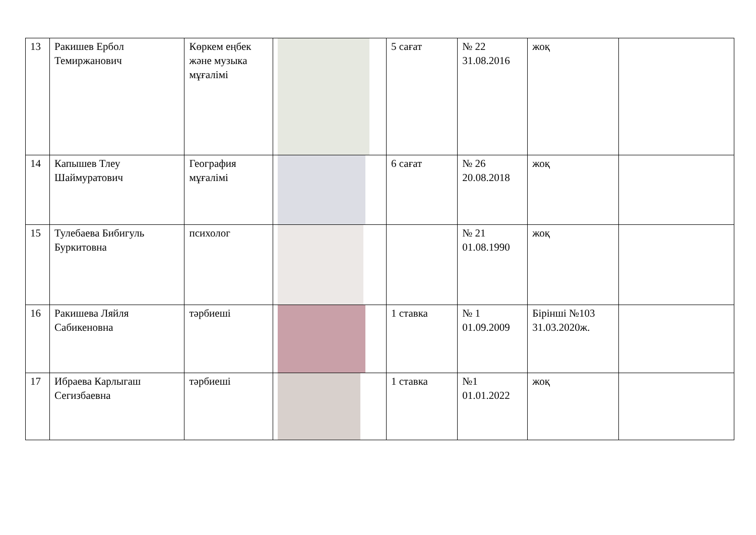| 13 | Ракишев Ербол Темиржанович | Көркем еңбек және музыка мұғалімі | | 5 сағат | № 22 31.08.2016 | жоқ | |
| 14 | Капышев Тлеу Шаймуратович | География мұғалімі | | 6 сағат | № 26 20.08.2018 | жоқ | |
| 15 | Тулебаева Бибигуль Буркитовна | психолог | | | № 21 01.08.1990 | жоқ | |
| 16 | Ракишева Ляйля Сабикеновна | тәрбиеші | | 1 ставка | № 1 01.09.2009 | Бірінші №103 31.03.2020ж. | |
| 17 | Ибраева Карлыгаш Сегизбаевна | тәрбиеші | | 1 ставка | №1 01.01.2022 | жоқ | |